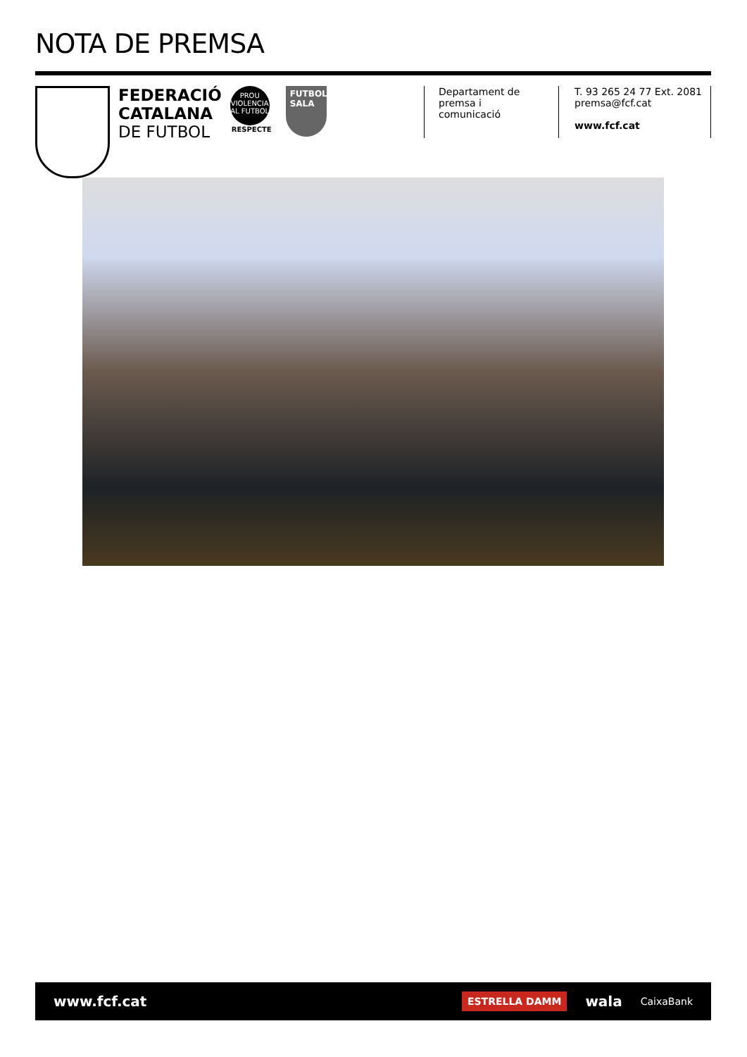NOTA DE PREMSA
FEDERACIÓ
CATALANA
DE FUTBOL
PROU VIOLENCIA AL FUTBOL
RESPECTE
FUTBOL SALA
Departament de premsa i comunicació
T. 93 265 24 77 Ext. 2081
premsa@fcf.cat
www.fcf.cat
www.fcf.cat
ESTRELLA DAMM wala CaixaBank